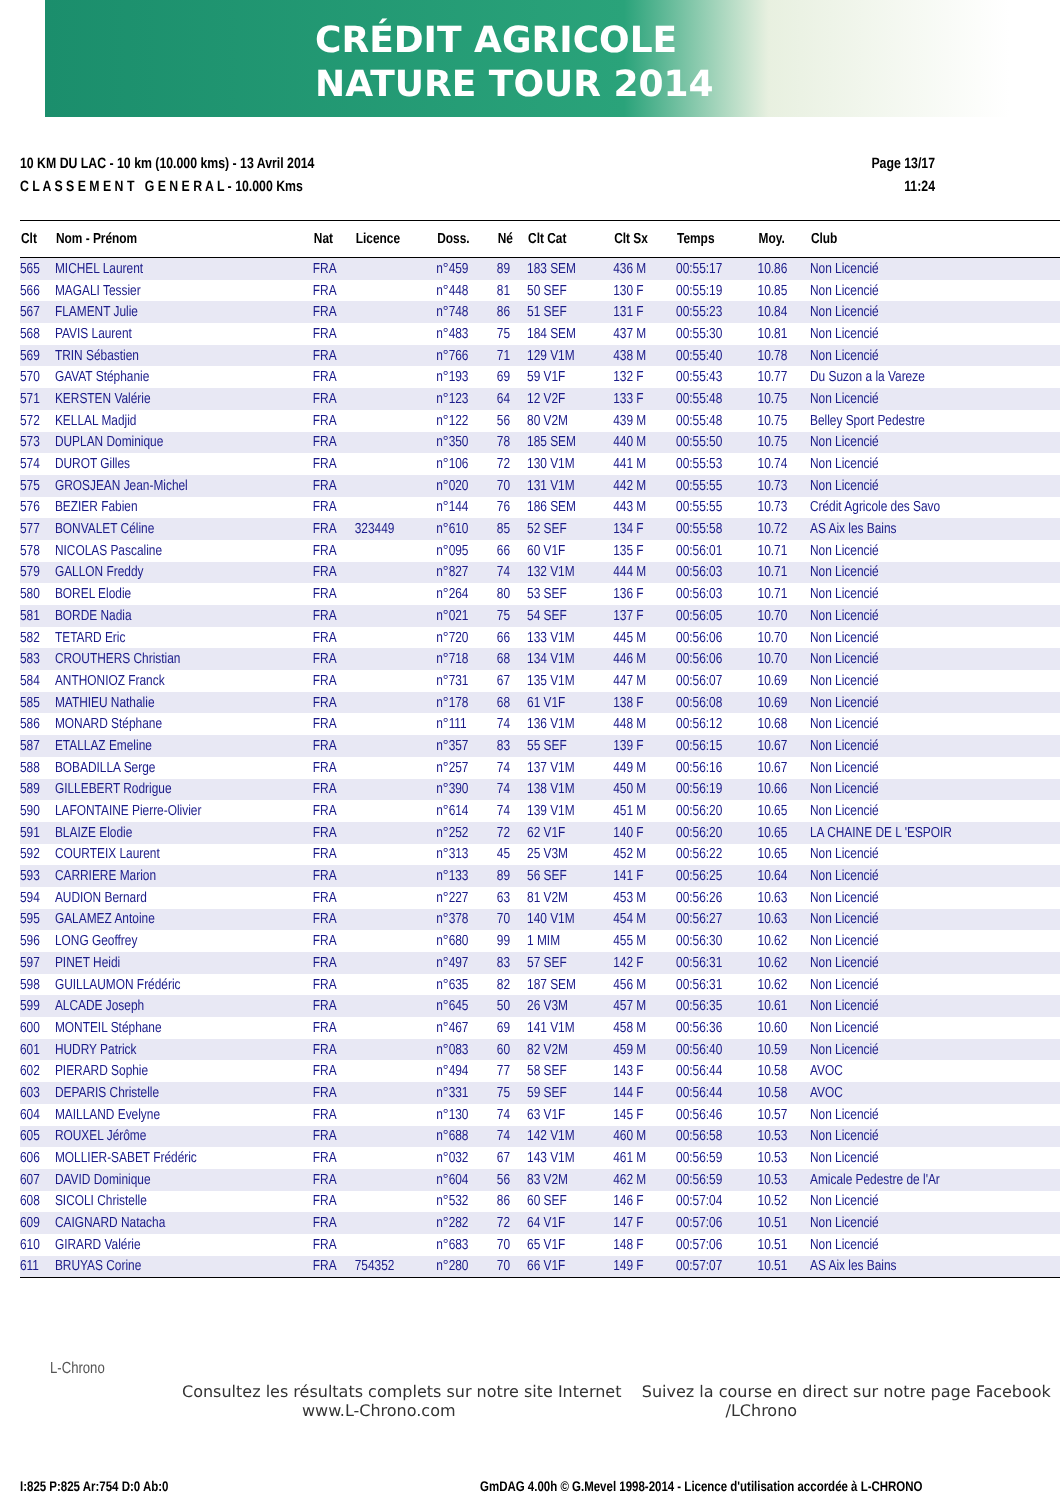CRÉDIT AGRICOLE
NATURE TOUR 2014
10 KM DU LAC - 10 km (10.000 kms) - 13 Avril 2014
C L A S S E M E N T G E N E R A L - 10.000 Kms
Page 13/17
11:24
| Clt | Nom - Prénom | Nat | Licence | Doss. | Né | Clt Cat | Clt Sx | Temps | Moy. | Club |
| --- | --- | --- | --- | --- | --- | --- | --- | --- | --- | --- |
| 565 | MICHEL Laurent | FRA | | n°459 | 89 | 183 SEM | 436 M | 00:55:17 | 10.86 | Non Licencié |
| 566 | MAGALI Tessier | FRA | | n°448 | 81 | 50 SEF | 130 F | 00:55:19 | 10.85 | Non Licencié |
| 567 | FLAMENT Julie | FRA | | n°748 | 86 | 51 SEF | 131 F | 00:55:23 | 10.84 | Non Licencié |
| 568 | PAVIS Laurent | FRA | | n°483 | 75 | 184 SEM | 437 M | 00:55:30 | 10.81 | Non Licencié |
| 569 | TRIN Sébastien | FRA | | n°766 | 71 | 129 V1M | 438 M | 00:55:40 | 10.78 | Non Licencié |
| 570 | GAVAT Stéphanie | FRA | | n°193 | 69 | 59 V1F | 132 F | 00:55:43 | 10.77 | Du Suzon a la Vareze |
| 571 | KERSTEN Valérie | FRA | | n°123 | 64 | 12 V2F | 133 F | 00:55:48 | 10.75 | Non Licencié |
| 572 | KELLAL Madjid | FRA | | n°122 | 56 | 80 V2M | 439 M | 00:55:48 | 10.75 | Belley Sport Pedestre |
| 573 | DUPLAN Dominique | FRA | | n°350 | 78 | 185 SEM | 440 M | 00:55:50 | 10.75 | Non Licencié |
| 574 | DUROT Gilles | FRA | | n°106 | 72 | 130 V1M | 441 M | 00:55:53 | 10.74 | Non Licencié |
| 575 | GROSJEAN Jean-Michel | FRA | | n°020 | 70 | 131 V1M | 442 M | 00:55:55 | 10.73 | Non Licencié |
| 576 | BEZIER Fabien | FRA | | n°144 | 76 | 186 SEM | 443 M | 00:55:55 | 10.73 | Crédit Agricole des Savo |
| 577 | BONVALET Céline | FRA | 323449 | n°610 | 85 | 52 SEF | 134 F | 00:55:58 | 10.72 | AS Aix les Bains |
| 578 | NICOLAS Pascaline | FRA | | n°095 | 66 | 60 V1F | 135 F | 00:56:01 | 10.71 | Non Licencié |
| 579 | GALLON Freddy | FRA | | n°827 | 74 | 132 V1M | 444 M | 00:56:03 | 10.71 | Non Licencié |
| 580 | BOREL Elodie | FRA | | n°264 | 80 | 53 SEF | 136 F | 00:56:03 | 10.71 | Non Licencié |
| 581 | BORDE Nadia | FRA | | n°021 | 75 | 54 SEF | 137 F | 00:56:05 | 10.70 | Non Licencié |
| 582 | TETARD Eric | FRA | | n°720 | 66 | 133 V1M | 445 M | 00:56:06 | 10.70 | Non Licencié |
| 583 | CROUTHERS Christian | FRA | | n°718 | 68 | 134 V1M | 446 M | 00:56:06 | 10.70 | Non Licencié |
| 584 | ANTHONIOZ Franck | FRA | | n°731 | 67 | 135 V1M | 447 M | 00:56:07 | 10.69 | Non Licencié |
| 585 | MATHIEU Nathalie | FRA | | n°178 | 68 | 61 V1F | 138 F | 00:56:08 | 10.69 | Non Licencié |
| 586 | MONARD Stéphane | FRA | | n°111 | 74 | 136 V1M | 448 M | 00:56:12 | 10.68 | Non Licencié |
| 587 | ETALLAZ Emeline | FRA | | n°357 | 83 | 55 SEF | 139 F | 00:56:15 | 10.67 | Non Licencié |
| 588 | BOBADILLA Serge | FRA | | n°257 | 74 | 137 V1M | 449 M | 00:56:16 | 10.67 | Non Licencié |
| 589 | GILLEBERT Rodrigue | FRA | | n°390 | 74 | 138 V1M | 450 M | 00:56:19 | 10.66 | Non Licencié |
| 590 | LAFONTAINE Pierre-Olivier | FRA | | n°614 | 74 | 139 V1M | 451 M | 00:56:20 | 10.65 | Non Licencié |
| 591 | BLAIZE Elodie | FRA | | n°252 | 72 | 62 V1F | 140 F | 00:56:20 | 10.65 | LA CHAINE DE L 'ESPOIR |
| 592 | COURTEIX Laurent | FRA | | n°313 | 45 | 25 V3M | 452 M | 00:56:22 | 10.65 | Non Licencié |
| 593 | CARRIERE Marion | FRA | | n°133 | 89 | 56 SEF | 141 F | 00:56:25 | 10.64 | Non Licencié |
| 594 | AUDION Bernard | FRA | | n°227 | 63 | 81 V2M | 453 M | 00:56:26 | 10.63 | Non Licencié |
| 595 | GALAMEZ Antoine | FRA | | n°378 | 70 | 140 V1M | 454 M | 00:56:27 | 10.63 | Non Licencié |
| 596 | LONG Geoffrey | FRA | | n°680 | 99 | 1 MIM | 455 M | 00:56:30 | 10.62 | Non Licencié |
| 597 | PINET Heidi | FRA | | n°497 | 83 | 57 SEF | 142 F | 00:56:31 | 10.62 | Non Licencié |
| 598 | GUILLAUMON Frédéric | FRA | | n°635 | 82 | 187 SEM | 456 M | 00:56:31 | 10.62 | Non Licencié |
| 599 | ALCADE Joseph | FRA | | n°645 | 50 | 26 V3M | 457 M | 00:56:35 | 10.61 | Non Licencié |
| 600 | MONTEIL Stéphane | FRA | | n°467 | 69 | 141 V1M | 458 M | 00:56:36 | 10.60 | Non Licencié |
| 601 | HUDRY Patrick | FRA | | n°083 | 60 | 82 V2M | 459 M | 00:56:40 | 10.59 | Non Licencié |
| 602 | PIERARD Sophie | FRA | | n°494 | 77 | 58 SEF | 143 F | 00:56:44 | 10.58 | AVOC |
| 603 | DEPARIS Christelle | FRA | | n°331 | 75 | 59 SEF | 144 F | 00:56:44 | 10.58 | AVOC |
| 604 | MAILLAND Evelyne | FRA | | n°130 | 74 | 63 V1F | 145 F | 00:56:46 | 10.57 | Non Licencié |
| 605 | ROUXEL Jérôme | FRA | | n°688 | 74 | 142 V1M | 460 M | 00:56:58 | 10.53 | Non Licencié |
| 606 | MOLLIER-SABET Frédéric | FRA | | n°032 | 67 | 143 V1M | 461 M | 00:56:59 | 10.53 | Non Licencié |
| 607 | DAVID Dominique | FRA | | n°604 | 56 | 83 V2M | 462 M | 00:56:59 | 10.53 | Amicale Pedestre de l'Ar |
| 608 | SICOLI Christelle | FRA | | n°532 | 86 | 60 SEF | 146 F | 00:57:04 | 10.52 | Non Licencié |
| 609 | CAIGNARD Natacha | FRA | | n°282 | 72 | 64 V1F | 147 F | 00:57:06 | 10.51 | Non Licencié |
| 610 | GIRARD Valérie | FRA | | n°683 | 70 | 65 V1F | 148 F | 00:57:06 | 10.51 | Non Licencié |
| 611 | BRUYAS Corine | FRA | 754352 | n°280 | 70 | 66 V1F | 149 F | 00:57:07 | 10.51 | AS Aix les Bains |
L-Chrono
Consultez les résultats complets sur notre site Internet Suivez la course en direct sur notre page Facebook
www.L-Chrono.com /LChrono
I:825 P:825 Ar:754 D:0 Ab:0
GmDAG 4.00h © G.Mevel 1998-2014 - Licence d'utilisation accordée à L-CHRONO